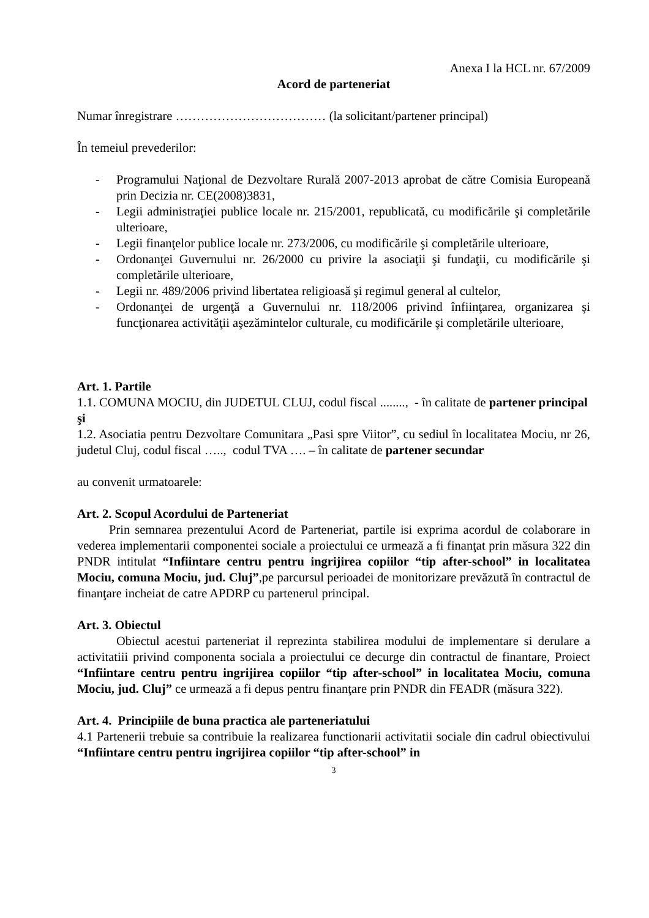Anexa I la HCL nr. 67/2009
Acord de parteneriat
Numar înregistrare ……………………………… (la solicitant/partener principal)
În temeiul prevederilor:
- Programului Naţional de Dezvoltare Rurală 2007-2013 aprobat de către Comisia Europeană prin Decizia nr. CE(2008)3831,
- Legii administraţiei publice locale nr. 215/2001, republicată, cu modificările şi completările ulterioare,
- Legii finanţelor publice locale nr. 273/2006, cu modificările şi completările ulterioare,
- Ordonanţei Guvernului nr. 26/2000 cu privire la asociaţii şi fundaţii, cu modificările şi completările ulterioare,
- Legii nr. 489/2006 privind libertatea religioasă şi regimul general al cultelor,
- Ordonanţei de urgenţă a Guvernului nr. 118/2006 privind înfiinţarea, organizarea şi funcţionarea activităţii aşezămintelor culturale, cu modificările şi completările ulterioare,
Art. 1. Partile
1.1. COMUNA MOCIU, din JUDETUL CLUJ, codul fiscal ........, - în calitate de partener principal
şi
1.2. Asociatia pentru Dezvoltare Comunitara „Pasi spre Viitor”, cu sediul în localitatea Mociu, nr 26, judetul Cluj, codul fiscal ….., codul TVA …. – în calitate de partener secundar
au convenit urmatoarele:
Art. 2. Scopul Acordului de Parteneriat
Prin semnarea prezentului Acord de Parteneriat, partile isi exprima acordul de colaborare in vederea implementarii componentei sociale a proiectului ce urmează a fi finanţat prin măsura 322 din PNDR intitulat “Infiintare centru pentru ingrijirea copiilor “tip after-school” in localitatea Mociu, comuna Mociu, jud. Cluj”,pe parcursul perioadei de monitorizare prevăzută în contractul de finanţare incheiat de catre APDRP cu partenerul principal.
Art. 3. Obiectul
Obiectul acestui parteneriat il reprezinta stabilirea modului de implementare si derulare a activitatiii privind componenta sociala a proiectului ce decurge din contractul de finantare, Proiect “Infiintare centru pentru ingrijirea copiilor “tip after-school” in localitatea Mociu, comuna Mociu, jud. Cluj” ce urmează a fi depus pentru finanţare prin PNDR din FEADR (măsura 322).
Art. 4. Principiile de buna practica ale parteneriatului
4.1 Partenerii trebuie sa contribuie la realizarea functionarii activitatii sociale din cadrul obiectivului “Infiintare centru pentru ingrijirea copiilor “tip after-school” in
3